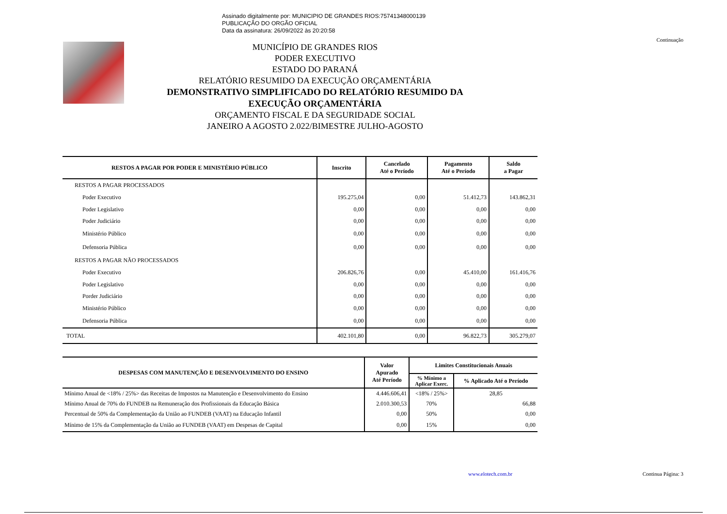Assinado digitalmente por: MUNICIPIO DE GRANDES RIOS:75741348000139
PUBLICAÇÃO DO ORGÃO OFICIAL
Data da assinatura: 26/09/2022 às 20:20:58
Continuação
MUNICÍPIO DE GRANDES RIOS
PODER EXECUTIVO
ESTADO DO PARANÁ
RELATÓRIO RESUMIDO DA EXECUÇÃO ORÇAMENTÁRIA
DEMONSTRATIVO SIMPLIFICADO DO RELATÓRIO RESUMIDO DA
EXECUÇÃO ORÇAMENTÁRIA
ORÇAMENTO FISCAL E DA SEGURIDADE SOCIAL
JANEIRO A AGOSTO 2.022/BIMESTRE JULHO-AGOSTO
| RESTOS A PAGAR POR PODER E MINISTÉRIO PÚBLICO | Inscrito | Cancelado Até o Período | Pagamento Até o Período | Saldo a Pagar |
| --- | --- | --- | --- | --- |
| RESTOS A PAGAR PROCESSADOS | | | | |
| Poder Executivo | 195.275,04 | 0,00 | 51.412,73 | 143.862,31 |
| Poder Legislativo | 0,00 | 0,00 | 0,00 | 0,00 |
| Poder Judiciário | 0,00 | 0,00 | 0,00 | 0,00 |
| Ministério Público | 0,00 | 0,00 | 0,00 | 0,00 |
| Defensoria Pública | 0,00 | 0,00 | 0,00 | 0,00 |
| RESTOS A PAGAR NÃO PROCESSADOS | | | | |
| Poder Executivo | 206.826,76 | 0,00 | 45.410,00 | 161.416,76 |
| Poder Legislativo | 0,00 | 0,00 | 0,00 | 0,00 |
| Porder Judiciário | 0,00 | 0,00 | 0,00 | 0,00 |
| Ministério Público | 0,00 | 0,00 | 0,00 | 0,00 |
| Defensoria Pública | 0,00 | 0,00 | 0,00 | 0,00 |
| TOTAL | 402.101,80 | 0,00 | 96.822,73 | 305.279,07 |
| DESPESAS COM MANUTENÇÃO E DESENVOLVIMENTO DO ENSINO | Valor Apurado Até Período | Limites Constitucionais Anuais | |
| --- | --- | --- | --- |
| | | % Mínimo a Aplicar Exerc. | % Aplicado Até o Período |
| Mínimo Anual de <18% / 25%> das Receitas de Impostos na Manutenção e Desenvolvimento do Ensino | 4.446.606,41 | <18% / 25%> | 28,85 |
| Mínimo Anual de 70% do FUNDEB na Remuneração dos Profissionais da Educação Básica | 2.010.300,53 | 70% | 66,88 |
| Percentual de 50% da Complementação da União ao FUNDEB (VAAT) na Educação Infantil | 0,00 | 50% | 0,00 |
| Mínimo de 15% da Complementação da União ao FUNDEB (VAAT) em Despesas de Capital | 0,00 | 15% | 0,00 |
www.elotech.com.br Continua Página: 3